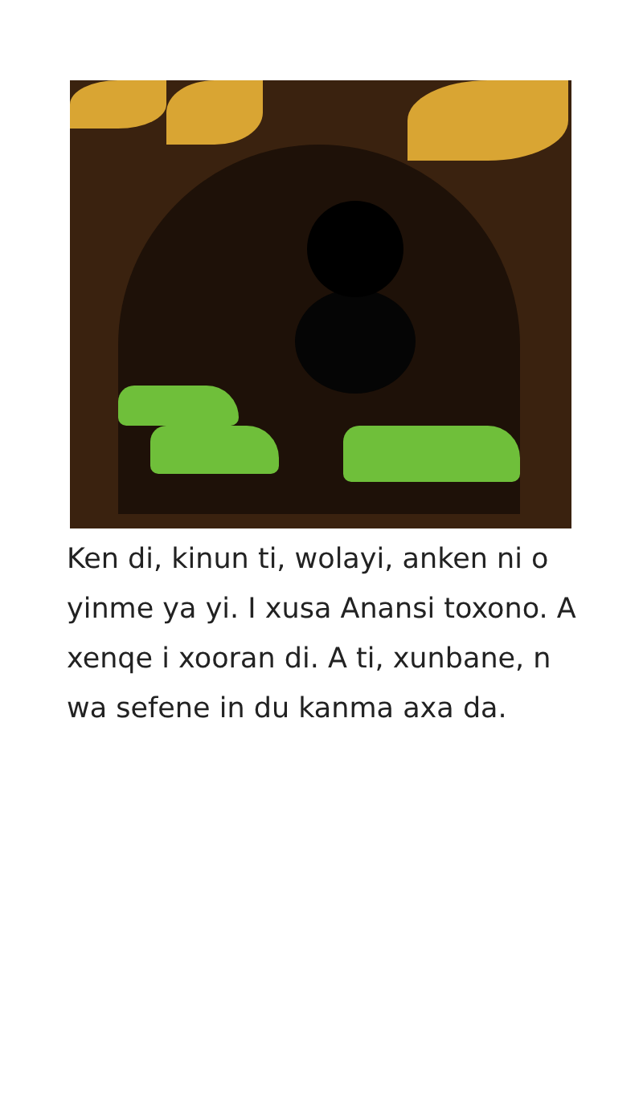Ken di, kinun ti, wolayi, anken ni o yinme ya yi. I xusa Anansi toxono. A xenqe i xooran di. A ti, xunbane, n wa sefene in du kanma axa da.